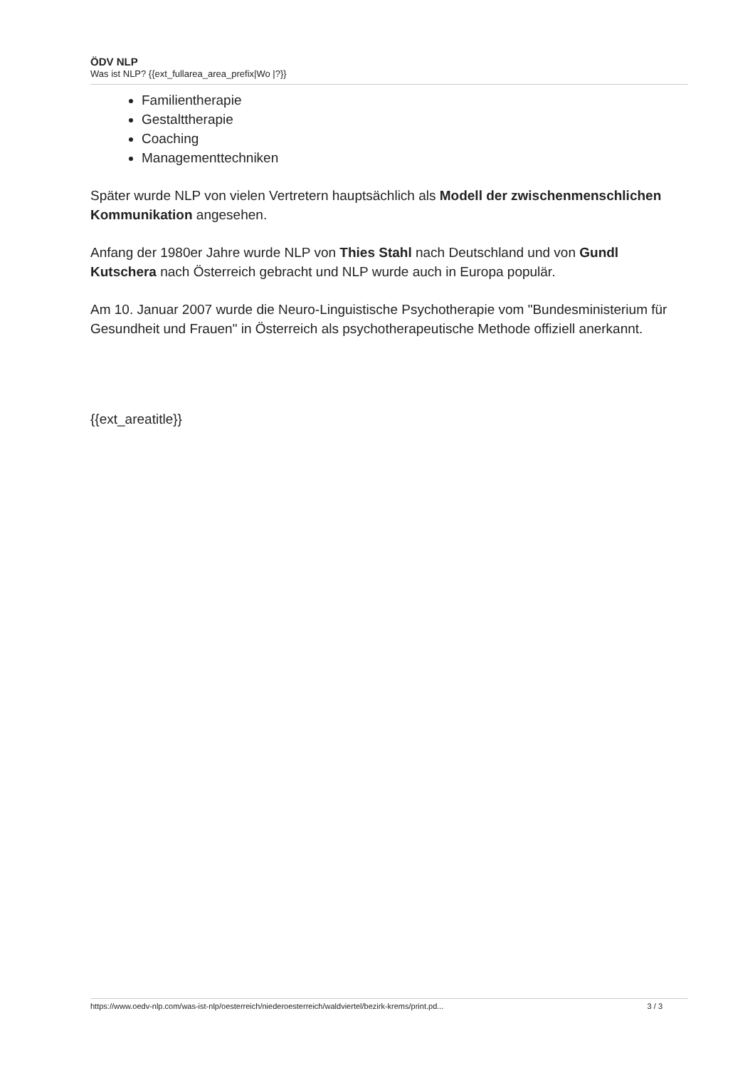ÖDV NLP
Was ist NLP? {{ext_fullarea_area_prefix|Wo |?}}
Familientherapie
Gestalttherapie
Coaching
Managementtechniken
Später wurde NLP von vielen Vertretern hauptsächlich als Modell der zwischenmenschlichen Kommunikation angesehen.
Anfang der 1980er Jahre wurde NLP von Thies Stahl nach Deutschland und von Gundl Kutschera nach Österreich gebracht und NLP wurde auch in Europa populär.
Am 10. Januar 2007 wurde die Neuro-Linguistische Psychotherapie vom "Bundesministerium für Gesundheit und Frauen" in Österreich als psychotherapeutische Methode offiziell anerkannt.
{{ext_areatitle}}
https://www.oedv-nlp.com/was-ist-nlp/oesterreich/niederoesterreich/waldviertel/bezirk-krems/print.pd... 3 / 3